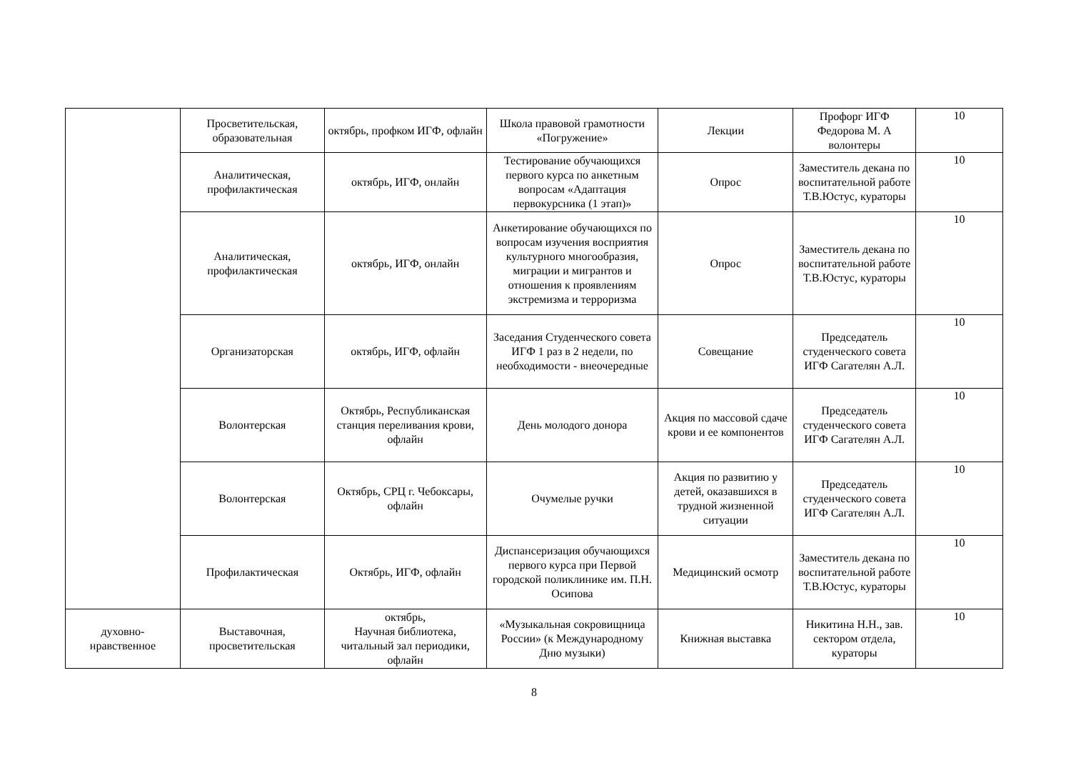| | Просветительская, образовательная | октябрь, профком ИГФ, офлайн | Школа правовой грамотности «Погружение» | Лекции | Профорг ИГФ Федорова М. А волонтеры | 10 |
| | Аналитическая, профилактическая | октябрь, ИГФ, онлайн | Тестирование обучающихся первого курса по анкетным вопросам «Адаптация первокурсника (1 этап)» | Опрос | Заместитель декана по воспитательной работе Т.В.Юстус, кураторы | 10 |
| | Аналитическая, профилактическая | октябрь, ИГФ, онлайн | Анкетирование обучающихся по вопросам изучения восприятия культурного многообразия, миграции и мигрантов и отношения к проявлениям экстремизма и терроризма | Опрос | Заместитель декана по воспитательной работе Т.В.Юстус, кураторы | 10 |
| | Организаторская | октябрь, ИГФ, офлайн | Заседания Студенческого совета ИГФ 1 раз в 2 недели, по необходимости - внеочередные | Совещание | Председатель студенческого совета ИГФ Сагателян А.Л. | 10 |
| | Волонтерская | Октябрь, Республиканская станция переливания крови, офлайн | День молодого донора | Акция по массовой сдаче крови и ее компонентов | Председатель студенческого совета ИГФ Сагателян А.Л. | 10 |
| | Волонтерская | Октябрь, СРЦ г. Чебоксары, офлайн | Очумелые ручки | Акция по развитию у детей, оказавшихся в трудной жизненной ситуации | Председатель студенческого совета ИГФ Сагателян А.Л. | 10 |
| | Профилактическая | Октябрь, ИГФ, офлайн | Диспансеризация обучающихся первого курса при Первой городской поликлинике им. П.Н. Осипова | Медицинский осмотр | Заместитель декана по воспитательной работе Т.В.Юстус, кураторы | 10 |
| духовно-нравственное | Выставочная, просветительская | октябрь, Научная библиотека, читальный зал периодики, офлайн | «Музыкальная сокровищница России» (к Международному Дню музыки) | Книжная выставка | Никитина Н.Н., зав. сектором отдела, кураторы | 10 |
8